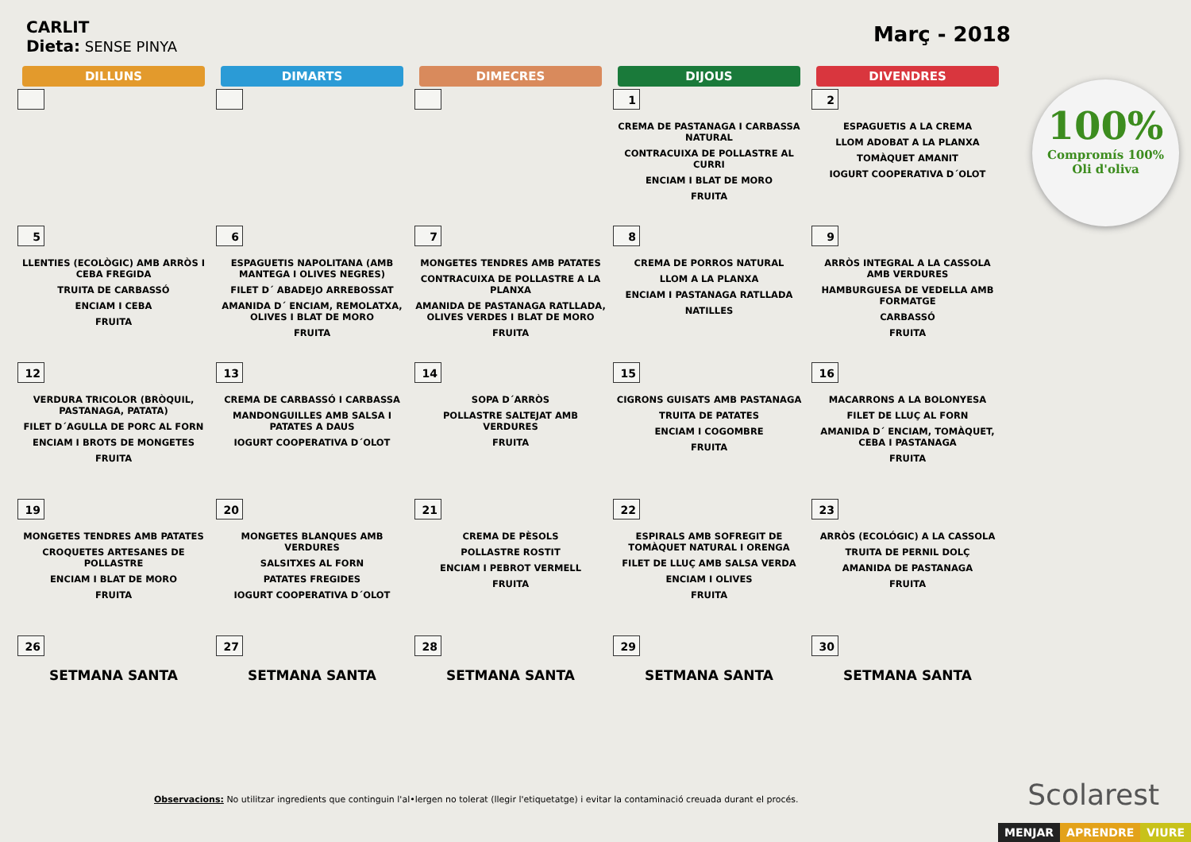CARLIT
Dieta: SENSE PINYA
Març - 2018
100%
Compromís 100%
Oli d'oliva
| DILLUNS | DIMARTS | DIMECRES | DIJOUS | DIVENDRES |
| --- | --- | --- | --- | --- |
| | | | 1 CREMA DE PASTANAGA I CARBASSA NATURAL CONTRACUIXA DE POLLASTRE AL CURRI ENCIAM I BLAT DE MORO FRUITA | 2 ESPAGUETIS A LA CREMA LLOM ADOBAT A LA PLANXA TOMÀQUET AMANIT IOGURT COOPERATIVA D´OLOT |
| 5 LLENTIES (ECOLÒGIC) AMB ARRÒS I CEBA FREGIDA TRUITA DE CARBASSÓ ENCIAM I CEBA FRUITA | 6 ESPAGUETIS NAPOLITANA (AMB MANTEGA I OLIVES NEGRES) FILET D´ ABADEJO ARREBOSSAT AMANIDA D´ ENCIAM, REMOLATXA, OLIVES I BLAT DE MORO FRUITA | 7 MONGETES TENDRES AMB PATATES CONTRACUIXA DE POLLASTRE A LA PLANXA AMANIDA DE PASTANAGA RATLLADA, OLIVES VERDES I BLAT DE MORO FRUITA | 8 CREMA DE PORROS NATURAL LLOM A LA PLANXA ENCIAM I PASTANAGA RATLLADA NATILLES | 9 ARRÒS INTEGRAL A LA CASSOLA AMB VERDURES HAMBURGUESA DE VEDELLA AMB FORMATGE CARBASSÓ FRUITA |
| 12 VERDURA TRICOLOR (BRÒQUIL, PASTANAGA, PATATA) FILET D´AGULLA DE PORC AL FORN ENCIAM I BROTS DE MONGETES FRUITA | 13 CREMA DE CARBASSÓ I CARBASSA MANDONGUILLES AMB SALSA I PATATES A DAUS IOGURT COOPERATIVA D´OLOT | 14 SOPA D´ARRÒS POLLASTRE SALTEJAT AMB VERDURES FRUITA | 15 CIGRONS GUISATS AMB PASTANAGA TRUITA DE PATATES ENCIAM I COGOMBRE FRUITA | 16 MACARRONS A LA BOLONYESA FILET DE LLUÇ AL FORN AMANIDA D´ ENCIAM, TOMÀQUET, CEBA I PASTANAGA FRUITA |
| 19 MONGETES TENDRES AMB PATATES CROQUETES ARTESANES DE POLLASTRE ENCIAM I BLAT DE MORO FRUITA | 20 MONGETES BLANQUES AMB VERDURES SALSITXES AL FORN PATATES FREGIDES IOGURT COOPERATIVA D´OLOT | 21 CREMA DE PÈSOLS POLLASTRE ROSTIT ENCIAM I PEBROT VERMELL FRUITA | 22 ESPIRALS AMB SOFREGIT DE TOMÀQUET NATURAL I ORENGA FILET DE LLUÇ AMB SALSA VERDA ENCIAM I OLIVES FRUITA | 23 ARRÒS (ECOLÓGIC) A LA CASSOLA TRUITA DE PERNIL DOLÇ AMANIDA DE PASTANAGA FRUITA |
| 26 SETMANA SANTA | 27 SETMANA SANTA | 28 SETMANA SANTA | 29 SETMANA SANTA | 30 SETMANA SANTA |
Observacions: No utilitzar ingredients que continguin l'al•lergen no tolerat (llegir l'etiquetatge) i evitar la contaminació creuada durant el procés.
Scolarest
MENJAR APRENDRE VIURE